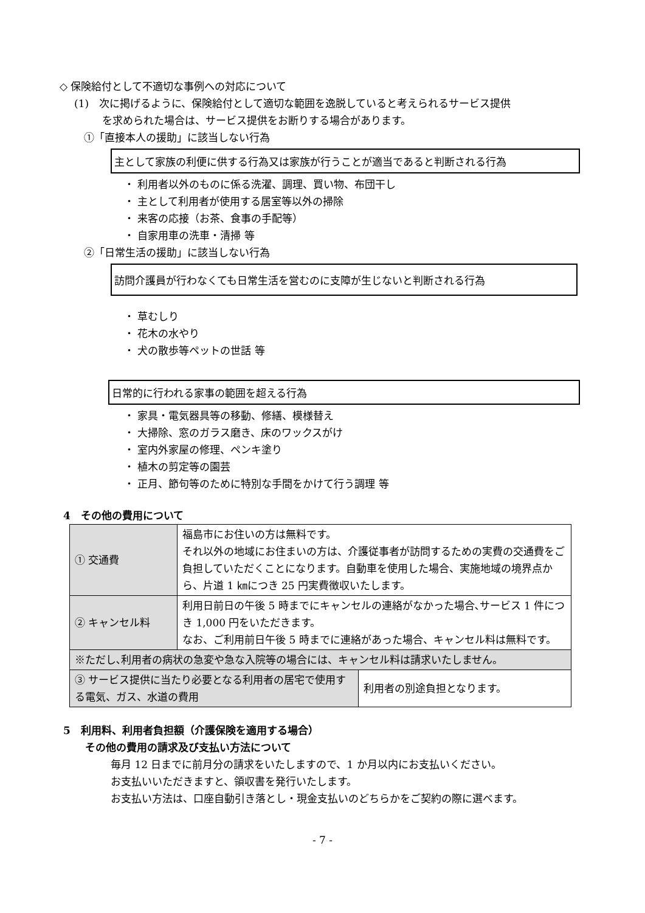◇ 保険給付として不適切な事例への対応について
(1)　次に掲げるように、保険給付として適切な範囲を逸脱していると考えられるサービス提供
を求められた場合は、サービス提供をお断りする場合があります。
①「直接本人の援助」に該当しない行為
主として家族の利便に供する行為又は家族が行うことが適当であると判断される行為
・ 利用者以外のものに係る洗濯、調理、買い物、布団干し
・ 主として利用者が使用する居室等以外の掃除
・ 来客の応接（お茶、食事の手配等）
・ 自家用車の洗車・清掃 等
②「日常生活の援助」に該当しない行為
訪問介護員が行わなくても日常生活を営むのに支障が生じないと判断される行為
・ 草むしり
・ 花木の水やり
・ 犬の散歩等ペットの世話 等
日常的に行われる家事の範囲を超える行為
・ 家具・電気器具等の移動、修繕、模様替え
・ 大掃除、窓のガラス磨き、床のワックスがけ
・ 室内外家屋の修理、ペンキ塗り
・ 植木の剪定等の園芸
・ 正月、節句等のために特別な手間をかけて行う調理 等
4　その他の費用について
| ① 交通費 | 福島市にお住いの方は無料です。 それ以外の地域にお住まいの方は、介護従事者が訪問するための実費の交通費をご負担していただくことになります。自動車を使用した場合、実施地域の境界点から、片道 1 ㎞につき 25 円実費徴収いたします。 | |
| ② キャンセル料 | 利用日前日の午後 5 時までにキャンセルの連絡がなかった場合､サービス 1 件につき 1,000 円をいただきます。 なお、ご利用前日午後 5 時までに連絡があった場合、キャンセル料は無料です。 | |
| ※ただし､利用者の病状の急変や急な入院等の場合には、キャンセル料は請求いたしません。 | | |
| ③ サービス提供に当たり必要となる利用者の居宅で使用する電気、ガス、水道の費用 | | 利用者の別途負担となります。 |
5　利用料、利用者負担額（介護保険を適用する場合）
その他の費用の請求及び支払い方法について
毎月 12 日までに前月分の請求をいたしますので、1 か月以内にお支払いください。
お支払いいただきますと、領収書を発行いたします。
お支払い方法は、口座自動引き落とし・現金支払いのどちらかをご契約の際に選べます。
- 7 -